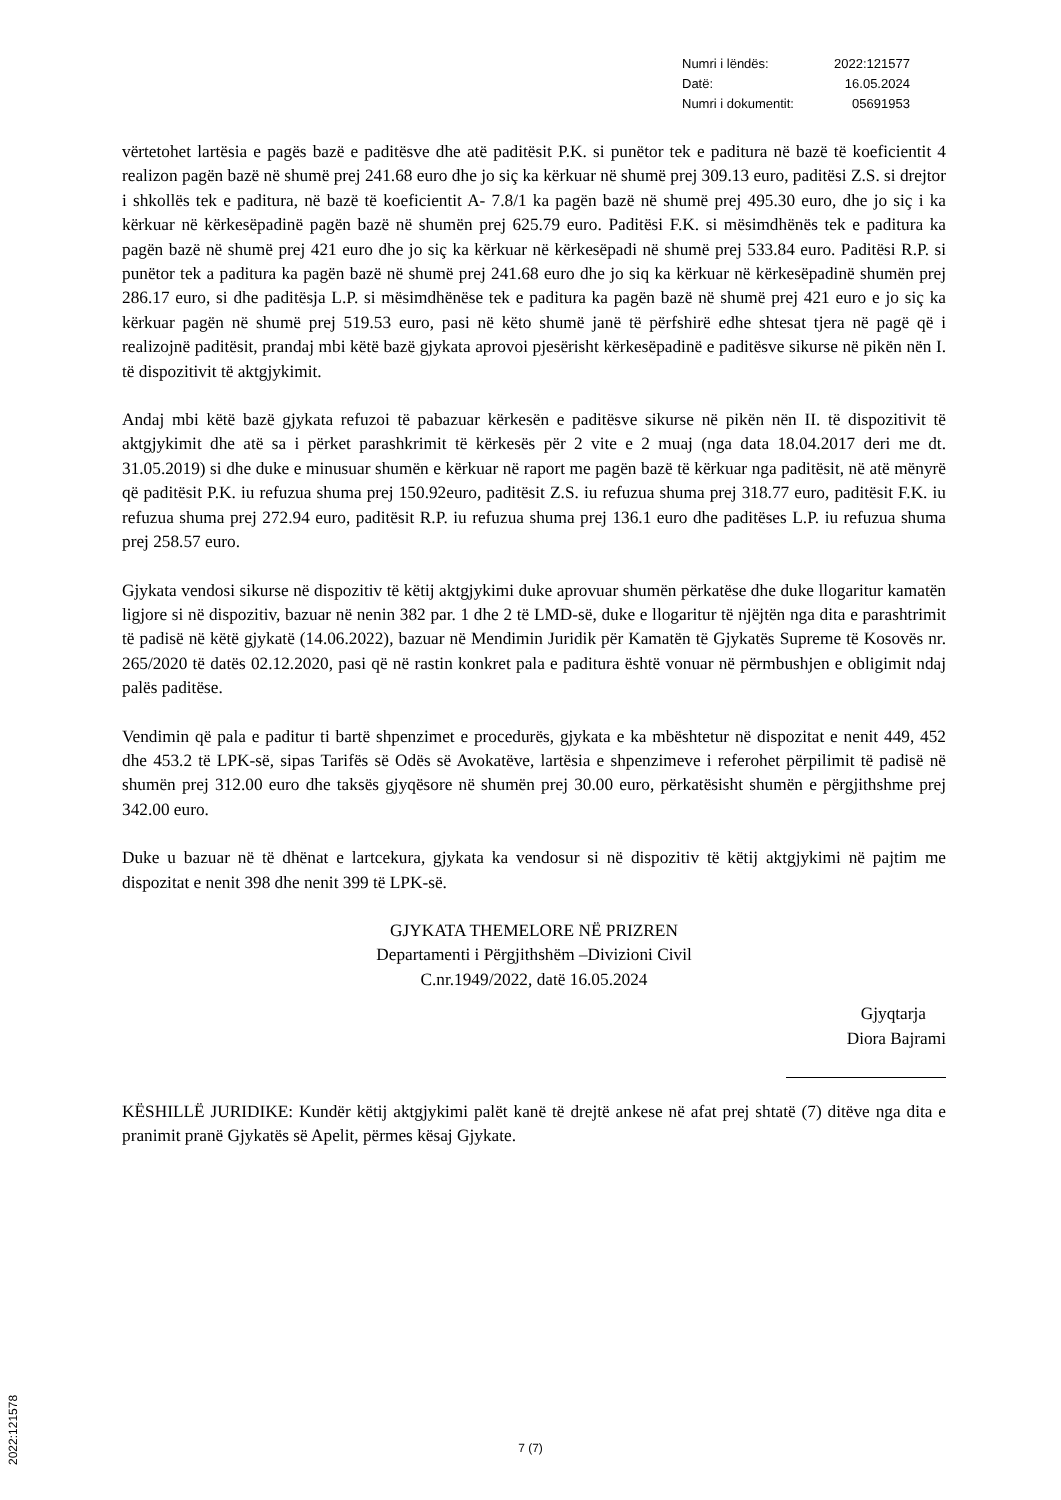| Numri i lëndës: | 2022:121577 |
| Datë: | 16.05.2024 |
| Numri i dokumentit: | 05691953 |
vërtetohet lartësia e pagës bazë e paditësve dhe atë paditësit P.K. si punëtor tek e paditura në bazë të koeficientit 4 realizon pagën bazë në shumë prej 241.68 euro dhe jo siç ka kërkuar në shumë prej 309.13 euro, paditësi Z.S. si drejtor i shkollës tek e paditura, në bazë të koeficientit A- 7.8/1 ka pagën bazë në shumë prej 495.30 euro, dhe jo siç i ka kërkuar në kërkesëpadinë pagën bazë në shumën prej 625.79 euro. Paditësi F.K. si mësimdhënës tek e paditura ka pagën bazë në shumë prej 421 euro dhe jo siç ka kërkuar në kërkesëpadi në shumë prej 533.84 euro. Paditësi R.P. si punëtor tek a paditura ka pagën bazë në shumë prej 241.68 euro dhe jo siq ka kërkuar në kërkesëpadinë shumën prej 286.17 euro, si dhe paditësja L.P. si mësimdhënëse tek e paditura ka pagën bazë në shumë prej 421 euro e jo siç ka kërkuar pagën në shumë prej 519.53 euro, pasi në këto shumë janë të përfshirë edhe shtesat tjera në pagë që i realizojnë paditësit, prandaj mbi këtë bazë gjykata aprovoi pjesërisht kërkesëpadinë e paditësve sikurse në pikën nën I. të dispozitivit të aktgjykimit.
Andaj mbi këtë bazë gjykata refuzoi të pabazuar kërkesën e paditësve sikurse në pikën nën II. të dispozitivit të aktgjykimit dhe atë sa i përket parashkrimit të kërkesës për 2 vite e 2 muaj (nga data 18.04.2017 deri me dt. 31.05.2019) si dhe duke e minusuar shumën e kërkuar në raport me pagën bazë të kërkuar nga paditësit, në atë mënyrë që paditësit P.K. iu refuzua shuma prej 150.92euro, paditësit Z.S. iu refuzua shuma prej 318.77 euro, paditësit F.K. iu refuzua shuma prej 272.94 euro, paditësit R.P. iu refuzua shuma prej 136.1 euro dhe paditëses L.P. iu refuzua shuma prej 258.57 euro.
Gjykata vendosi sikurse në dispozitiv të këtij aktgjykimi duke aprovuar shumën përkatëse dhe duke llogaritur kamatën ligjore si në dispozitiv, bazuar në nenin 382 par. 1 dhe 2 të LMD-së, duke e llogaritur të njëjtën nga dita e parashtrimit të padisë në këtë gjykatë (14.06.2022), bazuar në Mendimin Juridik për Kamatën të Gjykatës Supreme të Kosovës nr. 265/2020 të datës 02.12.2020, pasi që në rastin konkret pala e paditura është vonuar në përmbushjen e obligimit ndaj palës paditëse.
Vendimin që pala e paditur ti bartë shpenzimet e procedurës, gjykata e ka mbështetur në dispozitat e nenit 449, 452 dhe 453.2 të LPK-së, sipas Tarifës së Odës së Avokatëve, lartësia e shpenzimeve i referohet përpilimit të padisë në shumën prej 312.00 euro dhe taksës gjyqësore në shumën prej 30.00 euro, përkatësisht shumën e përgjithshme prej 342.00 euro.
Duke u bazuar në të dhënat e lartcekura, gjykata ka vendosur si në dispozitiv të këtij aktgjykimi në pajtim me dispozitat e nenit 398 dhe nenit 399 të LPK-së.
GJYKATA THEMELORE NË PRIZREN
Departamenti i Përgjithshëm –Divizioni Civil
C.nr.1949/2022, datë 16.05.2024
Gjyqtarja
Diora Bajrami
KËSHILLË JURIDIKE: Kundër këtij aktgjykimi palët kanë të drejtë ankese në afat prej shtatë (7) ditëve nga dita e pranimit pranë Gjykatës së Apelit, përmes kësaj Gjykate.
7 (7)
2022:121578